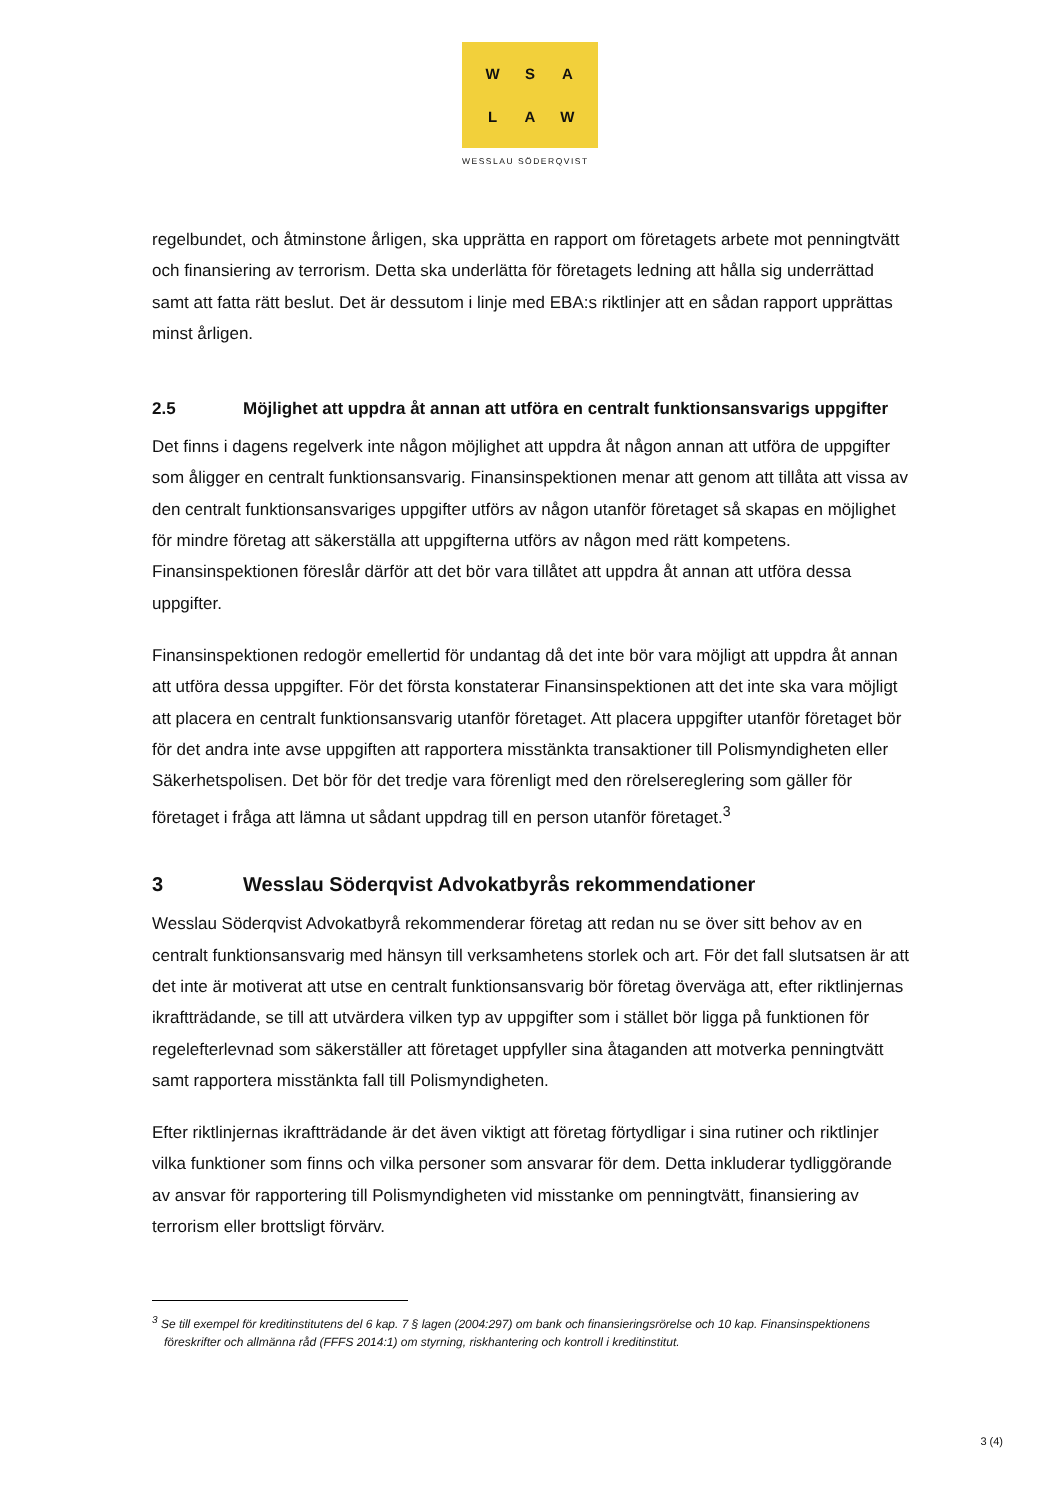WSALAW
WESSLAU SÖDERQVIST
regelbundet, och åtminstone årligen, ska upprätta en rapport om företagets arbete mot penningtvätt och finansiering av terrorism. Detta ska underlätta för företagets ledning att hålla sig underrättad samt att fatta rätt beslut. Det är dessutom i linje med EBA:s riktlinjer att en sådan rapport upprättas minst årligen.
2.5 Möjlighet att uppdra åt annan att utföra en centralt funktionsansvarigs uppgifter
Det finns i dagens regelverk inte någon möjlighet att uppdra åt någon annan att utföra de uppgifter som åligger en centralt funktionsansvarig. Finansinspektionen menar att genom att tillåta att vissa av den centralt funktionsansvariges uppgifter utförs av någon utanför företaget så skapas en möjlighet för mindre företag att säkerställa att uppgifterna utförs av någon med rätt kompetens. Finansinspektionen föreslår därför att det bör vara tillåtet att uppdra åt annan att utföra dessa uppgifter.
Finansinspektionen redogör emellertid för undantag då det inte bör vara möjligt att uppdra åt annan att utföra dessa uppgifter. För det första konstaterar Finansinspektionen att det inte ska vara möjligt att placera en centralt funktionsansvarig utanför företaget. Att placera uppgifter utanför företaget bör för det andra inte avse uppgiften att rapportera misstänkta transaktioner till Polismyndigheten eller Säkerhetspolisen. Det bör för det tredje vara förenligt med den rörelsereglering som gäller för företaget i fråga att lämna ut sådant uppdrag till en person utanför företaget.<sup>3</sup>
3 Wesslau Söderqvist Advokatbyrås rekommendationer
Wesslau Söderqvist Advokatbyrå rekommenderar företag att redan nu se över sitt behov av en centralt funktionsansvarig med hänsyn till verksamhetens storlek och art. För det fall slutsatsen är att det inte är motiverat att utse en centralt funktionsansvarig bör företag överväga att, efter riktlinjernas ikraftträdande, se till att utvärdera vilken typ av uppgifter som i stället bör ligga på funktionen för regelefterlevnad som säkerställer att företaget uppfyller sina åtaganden att motverka penningtvätt samt rapportera misstänkta fall till Polismyndigheten.
Efter riktlinjernas ikraftträdande är det även viktigt att företag förtydligar i sina rutiner och riktlinjer vilka funktioner som finns och vilka personer som ansvarar för dem. Detta inkluderar tydliggörande av ansvar för rapportering till Polismyndigheten vid misstanke om penningtvätt, finansiering av terrorism eller brottsligt förvärv.
<sup>3</sup> Se till exempel för kreditinstitutens del 6 kap. 7 § lagen (2004:297) om bank och finansieringsrörelse och 10 kap. Finansinspektionens föreskrifter och allmänna råd (FFFS 2014:1) om styrning, riskhantering och kontroll i kreditinstitut.
3 (4)